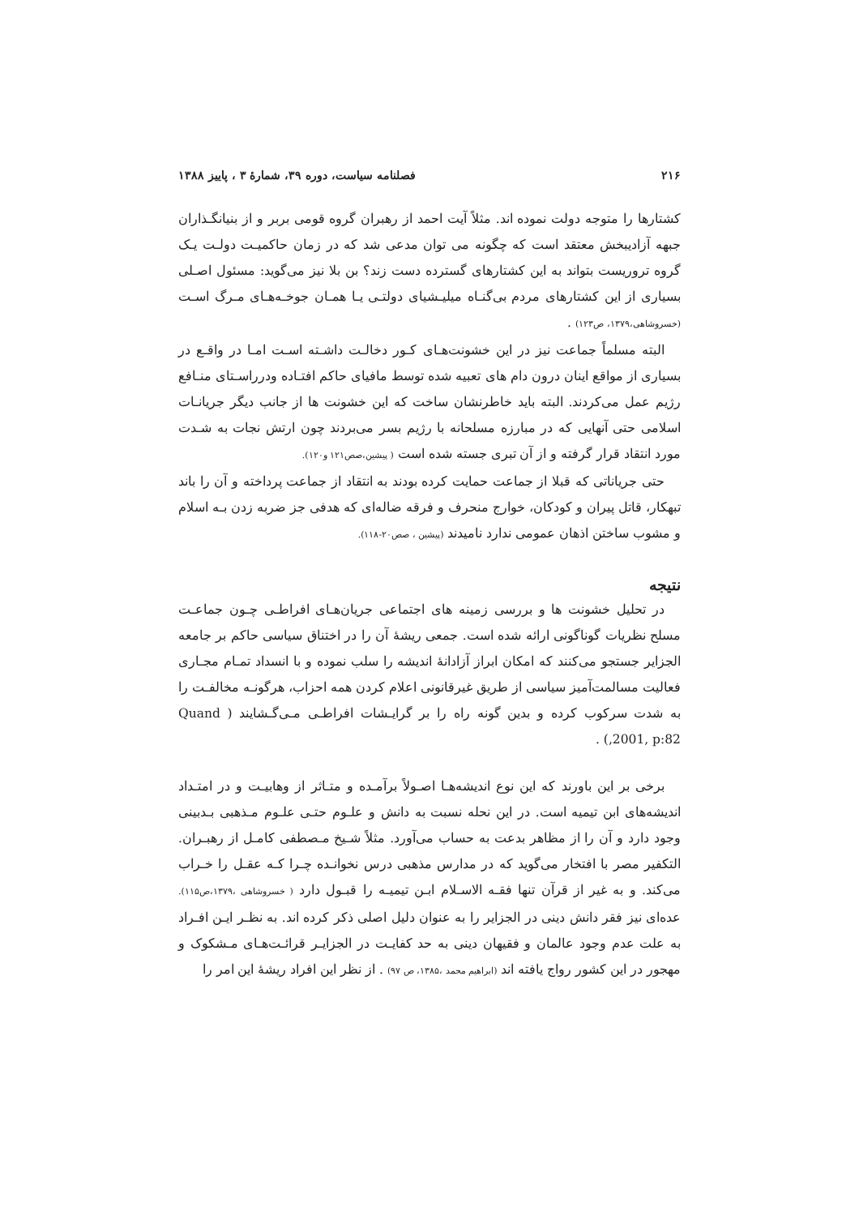۲۱۶ فصلنامه سیاست، دوره ۳۹، شمارهٔ ۳ ، پاییز ۱۳۸۸
کشتارها را متوجه دولت نموده اند. مثلاً آیت احمد از رهبران گروه قومی بربر و از بنیانگـذاران جبهه آزادیبخش معتقد است که چگونه می توان مدعی شد که در زمان حاکمیـت دولـت یـک گروه تروریست بتواند به این کشتارهای گسترده دست زند؟ بن بلا نیز می‌گوید: مسئول اصـلی بسیاری از این کشتارهای مردم بی‌گنـاه میلیـشیای دولتـی یـا همـان جوخـه‌هـای مـرگ اسـت (خسروشاهی،۱۳۷۹، ص۱۲۳) .
البته مسلماً جماعت نیز در این خشونت‌هـای کـور دخالـت داشـته اسـت امـا در واقـع در بسیاری از مواقع اینان درون دام های تعبیه شده توسط مافیای حاکم افتـاده ودرراسـتای منـافع رژیم عمل می‌کردند. البته باید خاطرنشان ساخت که این خشونت ها از جانب دیگر جریانـات اسلامی حتی آنهایی که در مبارزه مسلحانه با رژیم بسر می‌بردند چون ارتش نجات به شـدت مورد انتقاد قرار گرفته و از آن تبری جسته شده است ( پیشین،صص۱۲۱ و۱۲۰).
حتی جریاناتی که قبلا از جماعت حمایت کرده بودند به انتقاد از جماعت پرداخته و آن را باند تبهکار، قاتل پیران و کودکان، خوارج منحرف و فرقه ضاله‌ای که هدفی جز ضربه زدن بـه اسلام و مشوب ساختن اذهان عمومی ندارد نامیدند (پیشین ، صص۲۰-۱۱۸).
نتیجه
در تحلیل خشونت ها و بررسی زمینه های اجتماعی جریان‌هـای افراطـی چـون جماعـت مسلح نظریات گوناگونی ارائه شده است. جمعی ریشهٔ آن را در اختناق سیاسی حاکم بر جامعه الجزایر جستجو می‌کنند که امکان ابراز آزادانهٔ اندیشه را سلب نموده و با انسداد تمـام مجـاری فعالیت مسالمت‌آمیز سیاسی از طریق غیرقانونی اعلام کردن همه احزاب، هرگونـه مخالفـت را به شدت سرکوب کرده و بدین گونه راه را بر گرایـشات افراطـی مـی‌گـشایند ( Quand ,2001, p:82) .
برخی بر این باورند که این نوع اندیشه‌هـا اصـولاً برآمـده و متـاثر از وهابیـت و در امتـداد اندیشه‌های ابن تیمیه است. در این نحله نسبت به دانش و علـوم حتـی علـوم مـذهبی بـدبینی وجود دارد و آن را از مظاهر بدعت به حساب می‌آورد. مثلاً شـیخ مـصطفی کامـل از رهبـران. التکفیر مصر با افتخار می‌گوید که در مدارس مذهبی درس نخوانـده چـرا کـه عقـل را خـراب می‌کند. و به غیر از قرآن تنها فقـه الاسـلام ابـن تیمیـه را قبـول دارد ( خسروشاهی ،۱۳۷۹،ص۱۱۵). عده‌ای نیز فقر دانش دینی در الجزایر را به عنوان دلیل اصلی ذکر کرده اند. به نظـر ایـن افـراد به علت عدم وجود عالمان و فقیهان دینی به حد کفایـت در الجزایـر قرائـت‌هـای مـشکوک و مهجور در این کشور رواج یافته اند (ابراهیم محمد ،۱۳۸۵، ص ۹۷) . از نظر این افراد ریشهٔ این امر را